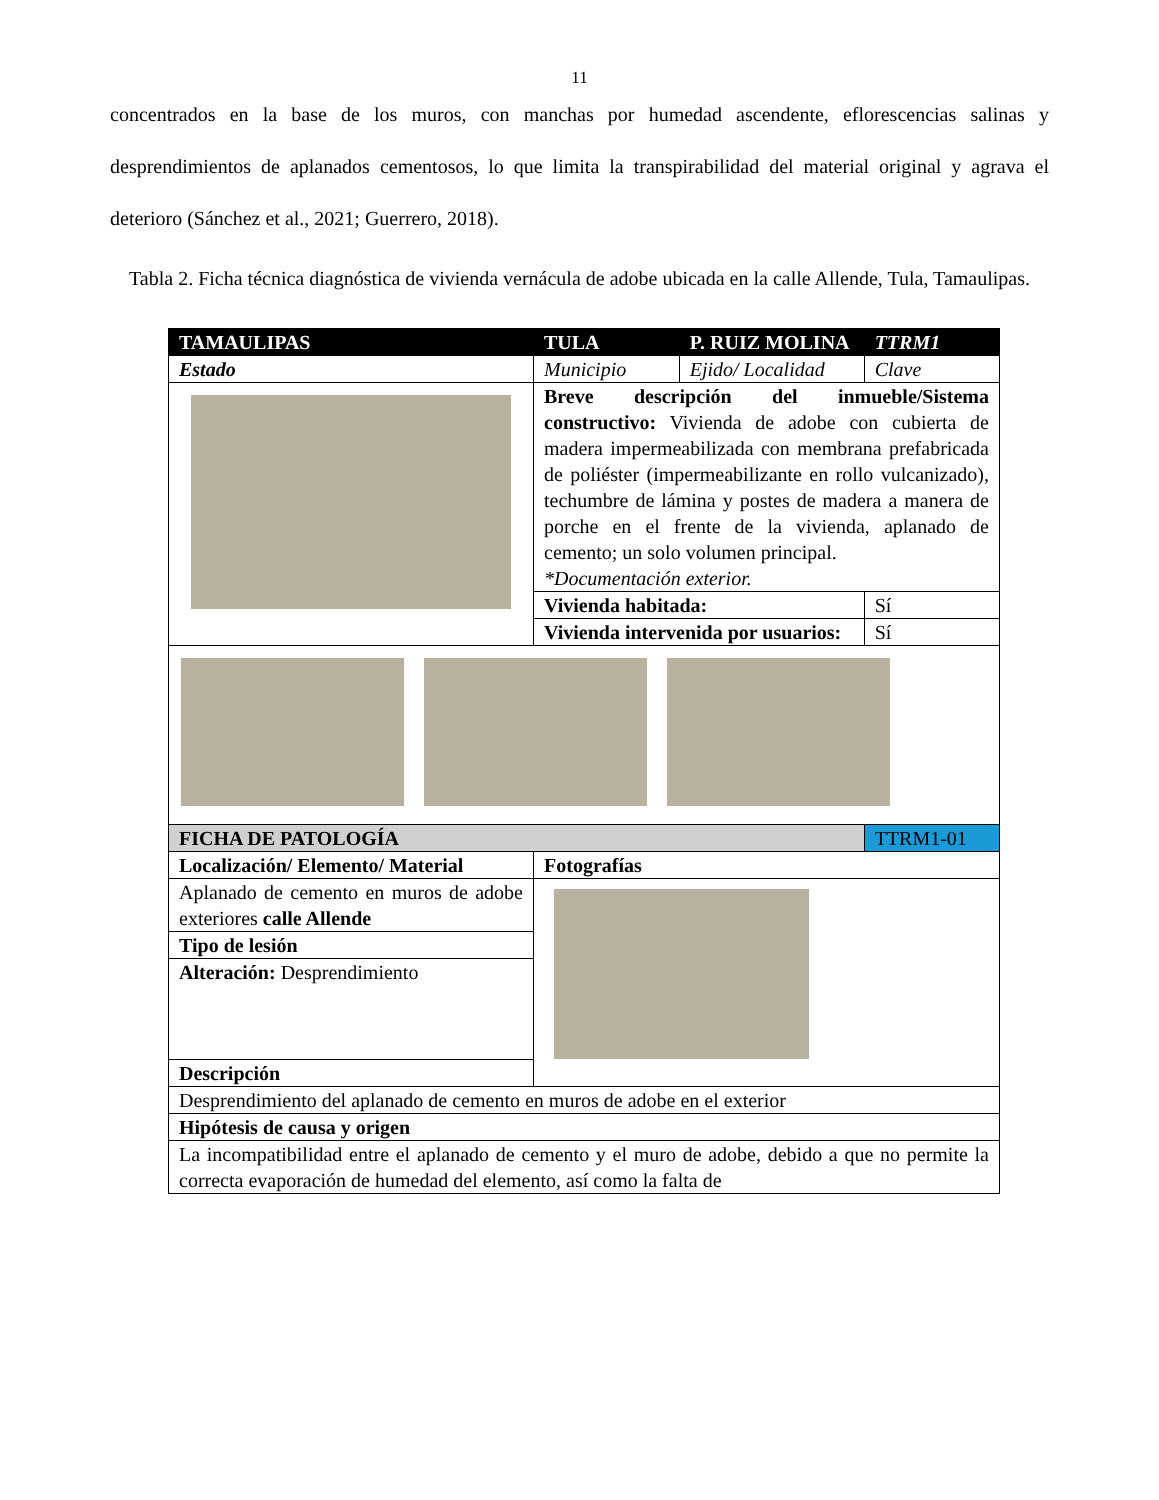11
concentrados en la base de los muros, con manchas por humedad ascendente, eflorescencias salinas y desprendimientos de aplanados cementosos, lo que limita la transpirabilidad del material original y agrava el deterioro (Sánchez et al., 2021; Guerrero, 2018).
Tabla 2. Ficha técnica diagnóstica de vivienda vernácula de adobe ubicada en la calle Allende, Tula, Tamaulipas.
| TAMAULIPAS | TULA | P. RUIZ MOLINA | TTRM1 |
| Estado | Municipio | Ejido/ Localidad | Clave |
| | Breve descripción del inmueble/Sistema constructivo: Vivienda de adobe con cubierta de madera impermeabilizada con membrana prefabricada de poliéster (impermeabilizante en rollo vulcanizado), techumbre de lámina y postes de madera a manera de porche en el frente de la vivienda, aplanado de cemento; un solo volumen principal. *Documentación exterior. | | |
| | Vivienda habitada: | | Sí |
| | Vivienda intervenida por usuarios: | | Sí |
| FICHA DE PATOLOGÍA | | | TTRM1-01 |
| Localización/ Elemento/ Material | Fotografías | | |
| Aplanado de cemento en muros de adobe exteriores calle Allende | | | |
| Tipo de lesión | | | |
| Alteración: Desprendimiento | | | |
| Descripción | | | |
| Desprendimiento del aplanado de cemento en muros de adobe en el exterior | | | |
| Hipótesis de causa y origen | | | |
| La incompatibilidad entre el aplanado de cemento y el muro de adobe, debido a que no permite la correcta evaporación de humedad del elemento, así como la falta de | | | |